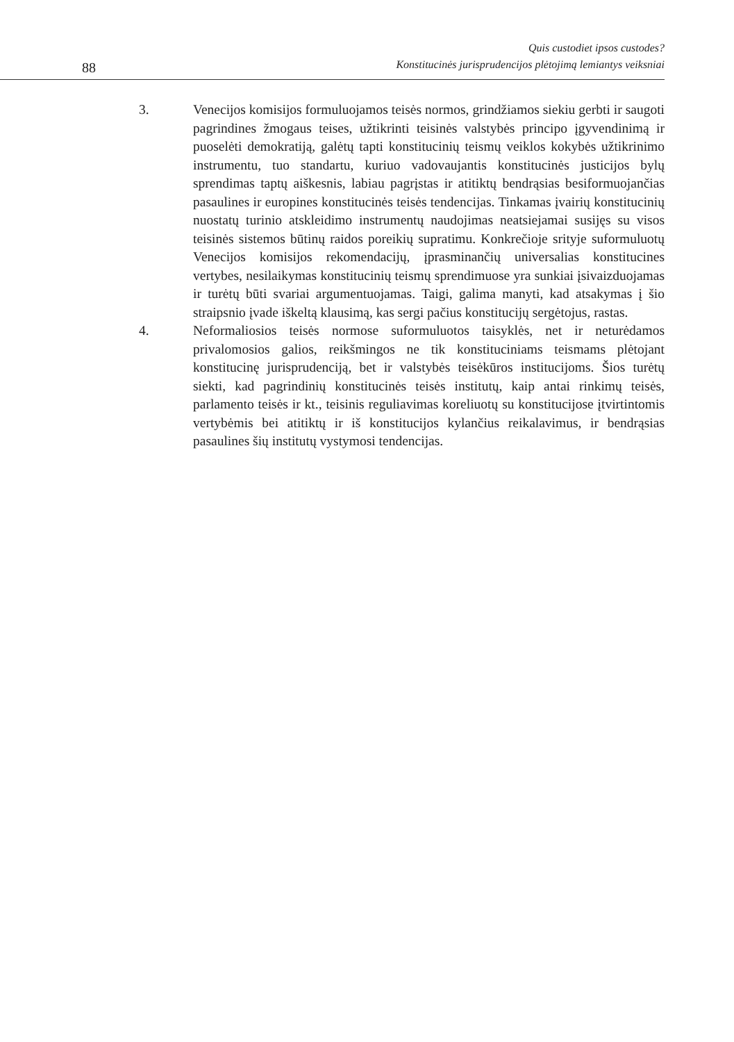88
Quis custodiet ipsos custodes?
Konstitucinės jurisprudencijos plėtojimą lemiantys veiksniai
3. Venecijos komisijos formuluojamos teisės normos, grindžiamos siekiu gerbti ir saugoti pagrindines žmogaus teises, užtikrinti teisinės valstybės principo įgyvendinimą ir puoselėti demokratiją, galėtų tapti konstitucinių teismų veiklos kokybės užtikrinimo instrumentu, tuo standartu, kuriuo vadovaujantis konstitucinės justicijos bylų sprendimas taptų aiškesnis, labiau pagrįstas ir atitiktų bendrąsias besiformuojančias pasaulines ir europines konstitucinės teisės tendencijas. Tinkamas įvairių konstitucinių nuostatų turinio atskleidimo instrumentų naudojimas neatsiejamai susijęs su visos teisinės sistemos būtinų raidos poreikių supratimu. Konkrečioje srityje suformuluotų Venecijos komisijos rekomendacijų, įprasminančių universalias konstitucines vertybes, nesilaikymas konstitucinių teismų sprendimuose yra sunkiai įsivaizduojamas ir turėtų būti svariai argumentuojamas. Taigi, galima manyti, kad atsakymas į šio straipsnio įvade iškeltą klausimą, kas sergi pačius konstitucijų sergėtojus, rastas.
4. Neformaliosios teisės normose suformuluotos taisyklės, net ir neturėdamos privalomosios galios, reikšmingos ne tik konstituciniams teismams plėtojant konstitucinę jurisprudenciją, bet ir valstybės teisėkūros institucijoms. Šios turėtų siekti, kad pagrindinių konstitucinės teisės institutų, kaip antai rinkimų teisės, parlamento teisės ir kt., teisinis reguliavimas koreliuotų su konstitucijose įtvirtintomis vertybėmis bei atitiktų ir iš konstitucijos kylančius reikalavimus, ir bendrąsias pasaulines šių institutų vystymosi tendencijas.